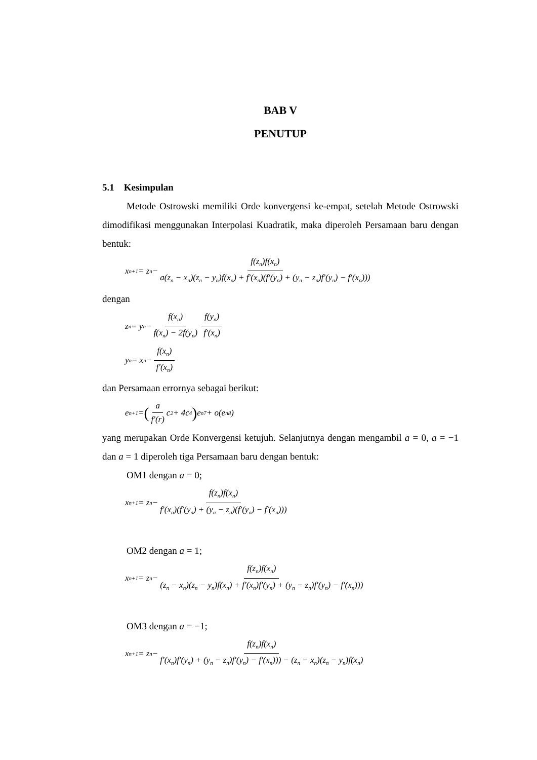BAB V
PENUTUP
5.1 Kesimpulan
Metode Ostrowski memiliki Orde konvergensi ke-empat, setelah Metode Ostrowski dimodifikasi menggunakan Interpolasi Kuadratik, maka diperoleh Persamaan baru dengan bentuk:
x<sub>n+1</sub> = z<sub>n</sub> − f(z<sub>n</sub>)f(x<sub>n</sub>) a(z<sub>n</sub> − x<sub>n</sub>)(z<sub>n</sub> − y<sub>n</sub>)f(x<sub>n</sub>) + f′(x<sub>n</sub>)(f′(y<sub>n</sub>) + (y<sub>n</sub> − z<sub>n</sub>)f′(y<sub>n</sub>) − f′(x<sub>n</sub>)))
dengan
z<sub>n</sub> = y<sub>n</sub> − f(x<sub>n</sub>) f(x<sub>n</sub>) − 2f(y<sub>n</sub>) f(y<sub>n</sub>) f′(x<sub>n</sub>)
y<sub>n</sub> = x<sub>n</sub> − f(x<sub>n</sub>) f′(x<sub>n</sub>)
dan Persamaan errornya sebagai berikut:
e<sub>n+1</sub> = (a f′(r) c<sub>2</sub> + 4c<sub>4</sub>) e<sub>n</sub><sup>7</sup> + o(e<sub>n</sub><sup>8</sup>)
yang merupakan Orde Konvergensi ketujuh. Selanjutnya dengan mengambil a = 0, a = −1 dan a = 1 diperoleh tiga Persamaan baru dengan bentuk:
OM1 dengan a = 0;
x<sub>n+1</sub> = z<sub>n</sub> − f(z<sub>n</sub>)f(x<sub>n</sub>) f′(x<sub>n</sub>)(f′(y<sub>n</sub>) + (y<sub>n</sub> − z<sub>n</sub>)(f′(y<sub>n</sub>) − f′(x<sub>n</sub>)))
OM2 dengan a = 1;
x<sub>n+1</sub> = z<sub>n</sub> − f(z<sub>n</sub>)f(x<sub>n</sub>) (z<sub>n</sub> − x<sub>n</sub>)(z<sub>n</sub> − y<sub>n</sub>)f(x<sub>n</sub>) + f′(x<sub>n</sub>)f′(y<sub>n</sub>) + (y<sub>n</sub> − z<sub>n</sub>)f′(y<sub>n</sub>) − f′(x<sub>n</sub>)))
OM3 dengan a = −1;
x<sub>n+1</sub> = z<sub>n</sub> − f(z<sub>n</sub>)f(x<sub>n</sub>) f′(x<sub>n</sub>)f′(y<sub>n</sub>) + (y<sub>n</sub> − z<sub>n</sub>)f′(y<sub>n</sub>) − f′(x<sub>n</sub>))) − (z<sub>n</sub> − x<sub>n</sub>)(z<sub>n</sub> − y<sub>n</sub>)f(x<sub>n</sub>)